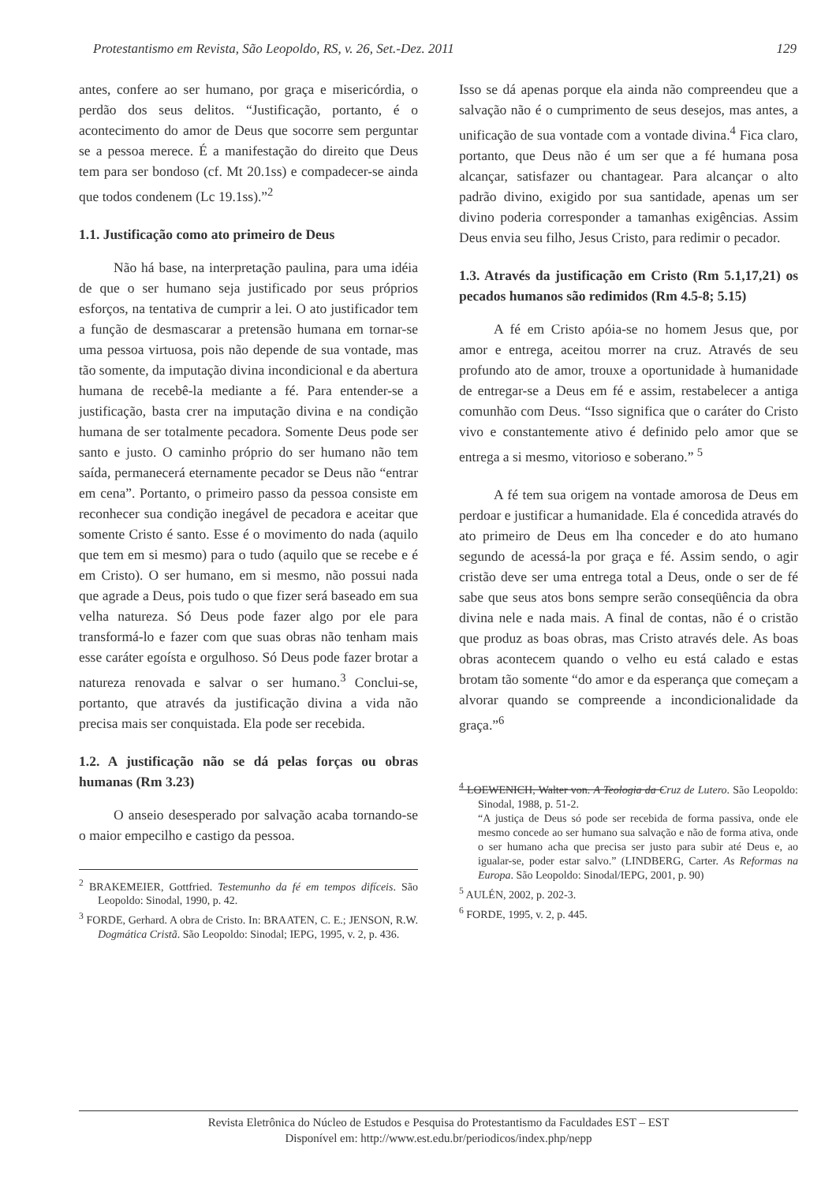Protestantismo em Revista, São Leopoldo, RS, v. 26, Set.-Dez. 2011 129
antes, confere ao ser humano, por graça e misericórdia, o perdão dos seus delitos. “Justificação, portanto, é o acontecimento do amor de Deus que socorre sem perguntar se a pessoa merece. É a manifestação do direito que Deus tem para ser bondoso (cf. Mt 20.1ss) e compadecer-se ainda que todos condenem (Lc 19.1ss).”<sup>2</sup>
1.1. Justificação como ato primeiro de Deus
Não há base, na interpretação paulina, para uma idéia de que o ser humano seja justificado por seus próprios esforços, na tentativa de cumprir a lei. O ato justificador tem a função de desmascarar a pretensão humana em tornar-se uma pessoa virtuosa, pois não depende de sua vontade, mas tão somente, da imputação divina incondicional e da abertura humana de recebê-la mediante a fé. Para entender-se a justificação, basta crer na imputação divina e na condição humana de ser totalmente pecadora. Somente Deus pode ser santo e justo. O caminho próprio do ser humano não tem saída, permanecerá eternamente pecador se Deus não “entrar em cena”. Portanto, o primeiro passo da pessoa consiste em reconhecer sua condição inegável de pecadora e aceitar que somente Cristo é santo. Esse é o movimento do nada (aquilo que tem em si mesmo) para o tudo (aquilo que se recebe e é em Cristo). O ser humano, em si mesmo, não possui nada que agrade a Deus, pois tudo o que fizer será baseado em sua velha natureza. Só Deus pode fazer algo por ele para transformá-lo e fazer com que suas obras não tenham mais esse caráter egoísta e orgulhoso. Só Deus pode fazer brotar a natureza renovada e salvar o ser humano.<sup>3</sup> Conclui-se, portanto, que através da justificação divina a vida não precisa mais ser conquistada. Ela pode ser recebida.
1.2. A justificação não se dá pelas forças ou obras humanas (Rm 3.23)
O anseio desesperado por salvação acaba tornando-se o maior empecilho e castigo da pessoa.
<sup>2</sup> BRAKEMEIER, Gottfried. Testemunho da fé em tempos difíceis. São Leopoldo: Sinodal, 1990, p. 42.
<sup>3</sup> FORDE, Gerhard. A obra de Cristo. In: BRAATEN, C. E.; JENSON, R.W. Dogmática Cristã. São Leopoldo: Sinodal; IEPG, 1995, v. 2, p. 436.
Isso se dá apenas porque ela ainda não compreendeu que a salvação não é o cumprimento de seus desejos, mas antes, a unificação de sua vontade com a vontade divina.<sup>4</sup> Fica claro, portanto, que Deus não é um ser que a fé humana posa alcançar, satisfazer ou chantagear. Para alcançar o alto padrão divino, exigido por sua santidade, apenas um ser divino poderia corresponder a tamanhas exigências. Assim Deus envia seu filho, Jesus Cristo, para redimir o pecador.
1.3. Através da justificação em Cristo (Rm 5.1,17,21) os pecados humanos são redimidos (Rm 4.5-8; 5.15)
A fé em Cristo apóia-se no homem Jesus que, por amor e entrega, aceitou morrer na cruz. Através de seu profundo ato de amor, trouxe a oportunidade à humanidade de entregar-se a Deus em fé e assim, restabelecer a antiga comunhão com Deus. “Isso significa que o caráter do Cristo vivo e constantemente ativo é definido pelo amor que se entrega a si mesmo, vitorioso e soberano.” <sup>5</sup>
A fé tem sua origem na vontade amorosa de Deus em perdoar e justificar a humanidade. Ela é concedida através do ato primeiro de Deus em lha conceder e do ato humano segundo de acessá-la por graça e fé. Assim sendo, o agir cristão deve ser uma entrega total a Deus, onde o ser de fé sabe que seus atos bons sempre serão conseqüência da obra divina nele e nada mais. A final de contas, não é o cristão que produz as boas obras, mas Cristo através dele. As boas obras acontecem quando o velho eu está calado e estas brotam tão somente “do amor e da esperança que começam a alvorar quando se compreende a incondicionalidade da graça.”<sup>6</sup>
<sup>4</sup> LOEWENICH, Walter von. A Teologia da Cruz de Lutero. São Leopoldo: Sinodal, 1988, p. 51-2.
“A justiça de Deus só pode ser recebida de forma passiva, onde ele mesmo concede ao ser humano sua salvação e não de forma ativa, onde o ser humano acha que precisa ser justo para subir até Deus e, ao igualar-se, poder estar salvo.” (LINDBERG, Carter. As Reformas na Europa. São Leopoldo: Sinodal/IEPG, 2001, p. 90)
<sup>5</sup> AULÉN, 2002, p. 202-3.
<sup>6</sup> FORDE, 1995, v. 2, p. 445.
Revista Eletrônica do Núcleo de Estudos e Pesquisa do Protestantismo da Faculdades EST – EST
Disponível em: http://www.est.edu.br/periodicos/index.php/nepp